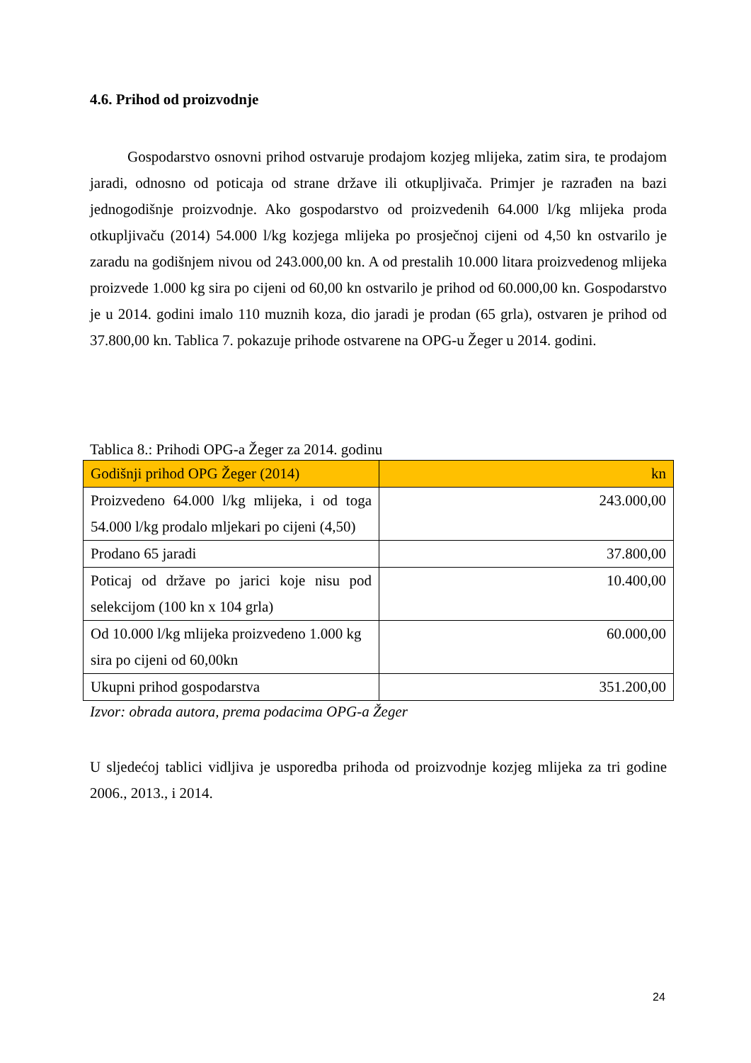4.6. Prihod od proizvodnje
Gospodarstvo osnovni prihod ostvaruje prodajom kozjeg mlijeka, zatim sira, te prodajom jaradi, odnosno od poticaja od strane države ili otkupljivača. Primjer je razrađen na bazi jednogodišnje proizvodnje. Ako gospodarstvo od proizvedenih 64.000 l/kg mlijeka proda otkupljivaču (2014) 54.000 l/kg kozjega mlijeka po prosječnoj cijeni od 4,50 kn ostvarilo je zaradu na godišnjem nivou od 243.000,00 kn. A od prestalih 10.000 litara proizvedenog mlijeka proizvede 1.000 kg sira po cijeni od 60,00 kn ostvarilo je prihod od 60.000,00 kn. Gospodarstvo je u 2014. godini imalo 110 muznih koza, dio jaradi je prodan (65 grla), ostvaren je prihod od 37.800,00 kn. Tablica 7. pokazuje prihode ostvarene na OPG-u Žeger u 2014. godini.
Tablica 8.: Prihodi OPG-a Žeger za 2014. godinu
| Godišnji prihod OPG Žeger (2014) | kn |
| Proizvedeno 64.000 l/kg mlijeka, i od toga 54.000 l/kg prodalo mljekari po cijeni (4,50) | 243.000,00 |
| Prodano 65 jaradi | 37.800,00 |
| Poticaj od države po jarici koje nisu pod selekcijom (100 kn x 104 grla) | 10.400,00 |
| Od 10.000 l/kg mlijeka proizvedeno 1.000 kg sira po cijeni od 60,00kn | 60.000,00 |
| Ukupni prihod gospodarstva | 351.200,00 |
Izvor: obrada autora, prema podacima OPG-a Žeger
U sljedećoj tablici vidljiva je usporedba prihoda od proizvodnje kozjeg mlijeka za tri godine 2006., 2013., i 2014.
24